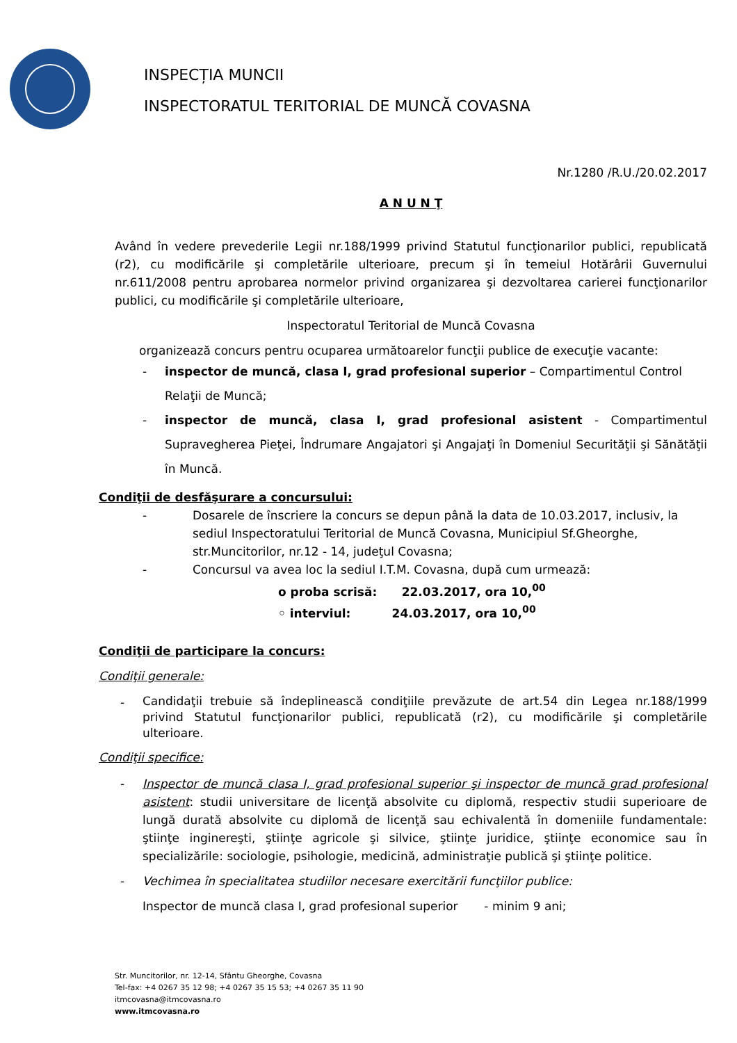INSPECȚIA MUNCII
INSPECTORATUL TERITORIAL DE MUNCĂ COVASNA
Nr.1280 /R.U./20.02.2017
A N U N Ţ
Având în vedere prevederile Legii nr.188/1999 privind Statutul funcţionarilor publici, republicată (r2), cu modificările şi completările ulterioare, precum şi în temeiul Hotărârii Guvernului nr.611/2008 pentru aprobarea normelor privind organizarea şi dezvoltarea carierei funcţionarilor publici, cu modificările şi completările ulterioare,
Inspectoratul Teritorial de Muncă Covasna
organizează concurs pentru ocuparea următoarelor funcţii publice de execuţie vacante:
- inspector de muncă, clasa I, grad profesional superior – Compartimentul Control Relaţii de Muncă;
- inspector de muncă, clasa I, grad profesional asistent - Compartimentul Supravegherea Pieţei, Îndrumare Angajatori şi Angajaţi în Domeniul Securităţii şi Sănătăţii în Muncă.
Condiţii de desfăşurare a concursului:
- Dosarele de înscriere la concurs se depun până la data de 10.03.2017, inclusiv, la sediul Inspectoratului Teritorial de Muncă Covasna, Municipiul Sf.Gheorghe, str.Muncitorilor, nr.12 - 14, judeţul Covasna;
- Concursul va avea loc la sediul I.T.M. Covasna, după cum urmează:
o proba scrisă: 22.03.2017, ora 10,<sup>00</sup>
◦ interviul: 24.03.2017, ora 10,<sup>00</sup>
Condiţii de participare la concurs:
Condiţii generale:
-
Candidaţii trebuie să îndeplinească condiţiile prevăzute de art.54 din Legea nr.188/1999 privind Statutul funcţionarilor publici, republicată (r2), cu modificările şi completările ulterioare.
Condiţii specifice:
- Inspector de muncă clasa I, grad profesional superior şi inspector de muncă grad profesional asistent: studii universitare de licenţă absolvite cu diplomă, respectiv studii superioare de lungă durată absolvite cu diplomă de licenţă sau echivalentă în domeniile fundamentale: ştiinţe inginereşti, ştiinţe agricole şi silvice, ştiinţe juridice, ştiinţe economice sau în specializările: sociologie, psihologie, medicină, administraţie publică şi ştiinţe politice.
- Vechimea în specialitatea studiilor necesare exercitării funcţiilor publice:
Inspector de muncă clasa I, grad profesional superior - minim 9 ani;
Str. Muncitorilor, nr. 12-14, Sfântu Gheorghe, Covasna
Tel-fax: +4 0267 35 12 98; +4 0267 35 15 53; +4 0267 35 11 90
itmcovasna@itmcovasna.ro
www.itmcovasna.ro